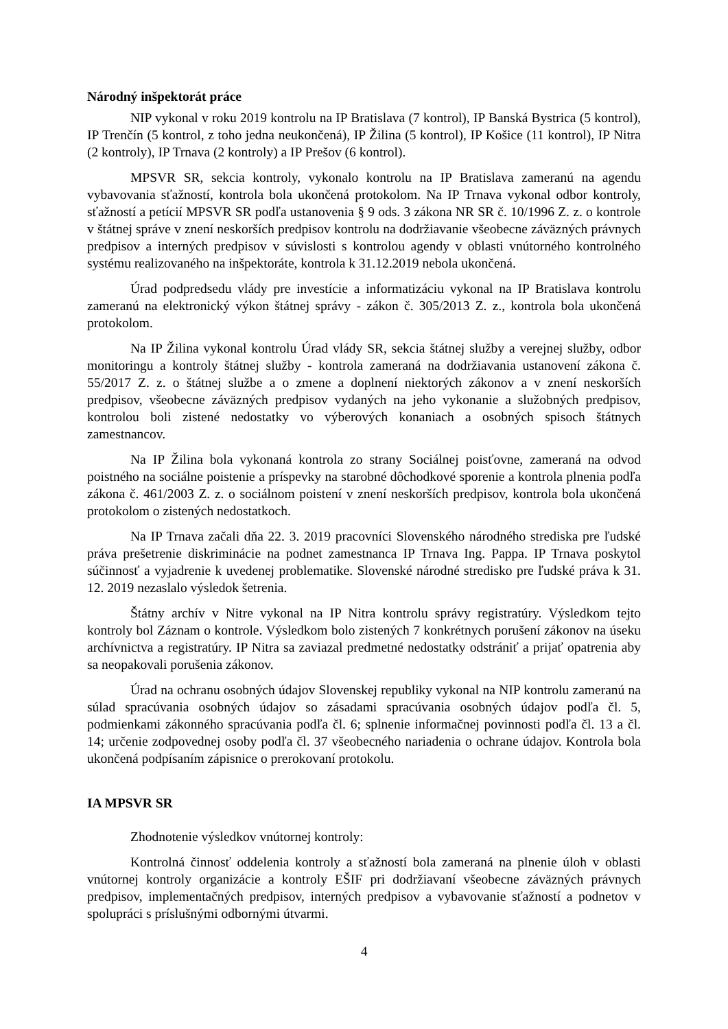Národný inšpektorát práce
NIP vykonal v roku 2019 kontrolu na IP Bratislava (7 kontrol), IP Banská Bystrica (5 kontrol), IP Trenčín (5 kontrol, z toho jedna neukončená), IP Žilina (5 kontrol), IP Košice (11 kontrol), IP Nitra (2 kontroly), IP Trnava (2 kontroly) a IP Prešov (6 kontrol).
MPSVR SR, sekcia kontroly, vykonalo kontrolu na IP Bratislava zameranú na agendu vybavovania sťažností, kontrola bola ukončená protokolom. Na IP Trnava vykonal odbor kontroly, sťažností a petícií MPSVR SR podľa ustanovenia § 9 ods. 3 zákona NR SR č. 10/1996 Z. z. o kontrole v štátnej správe v znení neskorších predpisov kontrolu na dodržiavanie všeobecne záväzných právnych predpisov a interných predpisov v súvislosti s kontrolou agendy v oblasti vnútorného kontrolného systému realizovaného na inšpektoráte, kontrola k 31.12.2019 nebola ukončená.
Úrad podpredsedu vlády pre investície a informatizáciu vykonal na IP Bratislava kontrolu zameranú na elektronický výkon štátnej správy - zákon č. 305/2013 Z. z., kontrola bola ukončená protokolom.
Na IP Žilina vykonal kontrolu Úrad vlády SR, sekcia štátnej služby a verejnej služby, odbor monitoringu a kontroly štátnej služby - kontrola zameraná na dodržiavania ustanovení zákona č. 55/2017 Z. z. o štátnej službe a o zmene a doplnení niektorých zákonov a v znení neskorších predpisov, všeobecne záväzných predpisov vydaných na jeho vykonanie a služobných predpisov, kontrolou boli zistené nedostatky vo výberových konaniach a osobných spisoch štátnych zamestnancov.
Na IP Žilina bola vykonaná kontrola zo strany Sociálnej poisťovne, zameraná na odvod poistného na sociálne poistenie a príspevky na starobné dôchodkové sporenie a kontrola plnenia podľa zákona č. 461/2003 Z. z. o sociálnom poistení v znení neskorších predpisov, kontrola bola ukončená protokolom o zistených nedostatkoch.
Na IP Trnava začali dňa 22. 3. 2019 pracovníci Slovenského národného strediska pre ľudské práva prešetrenie diskriminácie na podnet zamestnanca IP Trnava Ing. Pappa. IP Trnava poskytol súčinnosť a vyjadrenie k uvedenej problematike. Slovenské národné stredisko pre ľudské práva k 31. 12. 2019 nezaslalo výsledok šetrenia.
Štátny archív v Nitre vykonal na IP Nitra kontrolu správy registratúry. Výsledkom tejto kontroly bol Záznam o kontrole. Výsledkom bolo zistených 7 konkrétnych porušení zákonov na úseku archívnictva a registratúry. IP Nitra sa zaviazal predmetné nedostatky odstrániť a prijať opatrenia aby sa neopakovali porušenia zákonov.
Úrad na ochranu osobných údajov Slovenskej republiky vykonal na NIP kontrolu zameranú na súlad spracúvania osobných údajov so zásadami spracúvania osobných údajov podľa čl. 5, podmienkami zákonného spracúvania podľa čl. 6; splnenie informačnej povinnosti podľa čl. 13 a čl. 14; určenie zodpovednej osoby podľa čl. 37 všeobecného nariadenia o ochrane údajov. Kontrola bola ukončená podpísaním zápisnice o prerokovaní protokolu.
IA MPSVR SR
Zhodnotenie výsledkov vnútornej kontroly:
Kontrolná činnosť oddelenia kontroly a sťažností bola zameraná na plnenie úloh v oblasti vnútornej kontroly organizácie a kontroly EŠIF pri dodržiavaní všeobecne záväzných právnych predpisov, implementačných predpisov, interných predpisov a vybavovanie sťažností a podnetov v spolupráci s príslušnými odbornými útvarmi.
4